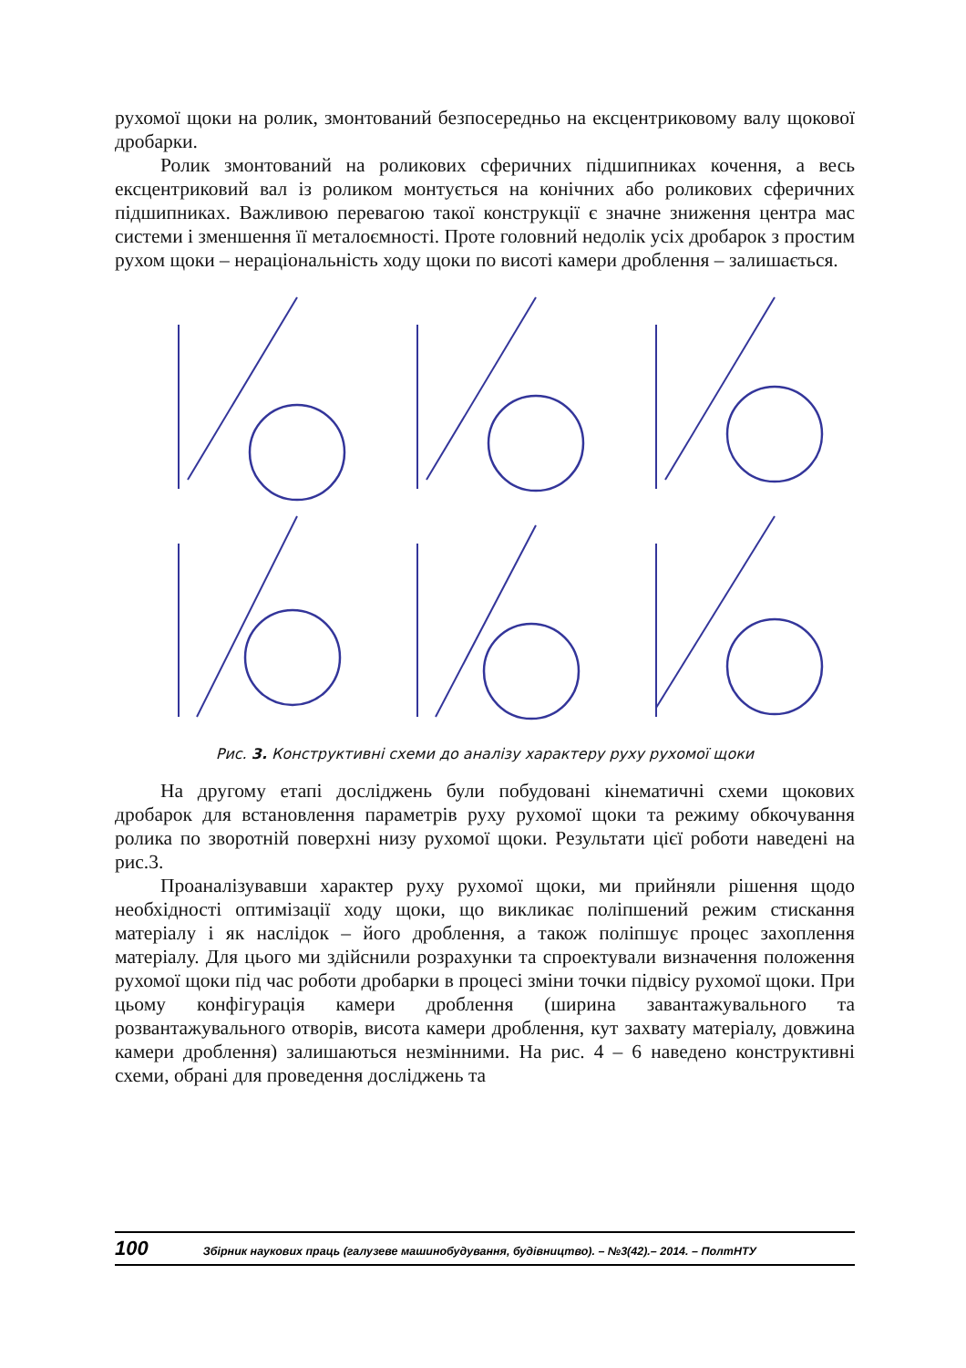рухомої щоки на ролик, змонтований безпосередньо на ексцентриковому валу щокової дробарки.
Ролик змонтований на роликових сферичних підшипниках кочення, а весь ексцентриковий вал із роликом монтується на конічних або роликових сферичних підшипниках. Важливою перевагою такої конструкції є значне зниження центра мас системи і зменшення її металоємності. Проте головний недолік усіх дробарок з простим рухом щоки – нераціональність ходу щоки по висоті камери дроблення – залишається.
Рис. 3. Конструктивні схеми до аналізу характеру руху рухомої щоки
На другому етапі досліджень були побудовані кінематичні схеми щокових дробарок для встановлення параметрів руху рухомої щоки та режиму обкочування ролика по зворотній поверхні низу рухомої щоки. Результати цієї роботи наведені на рис.3.
Проаналізувавши характер руху рухомої щоки, ми прийняли рішення щодо необхідності оптимізації ходу щоки, що викликає поліпшений режим стискання матеріалу і як наслідок – його дроблення, а також поліпшує процес захоплення матеріалу. Для цього ми здійснили розрахунки та спроектували визначення положення рухомої щоки під час роботи дробарки в процесі зміни точки підвісу рухомої щоки. При цьому конфігурація камери дроблення (ширина завантажувального та розвантажувального отворів, висота камери дроблення, кут захвату матеріалу, довжина камери дроблення) залишаються незмінними. На рис. 4 – 6 наведено конструктивні схеми, обрані для проведення досліджень та
100 Збірник наукових праць (галузеве машинобудування, будівництво). – №3(42).– 2014. – ПолтНТУ